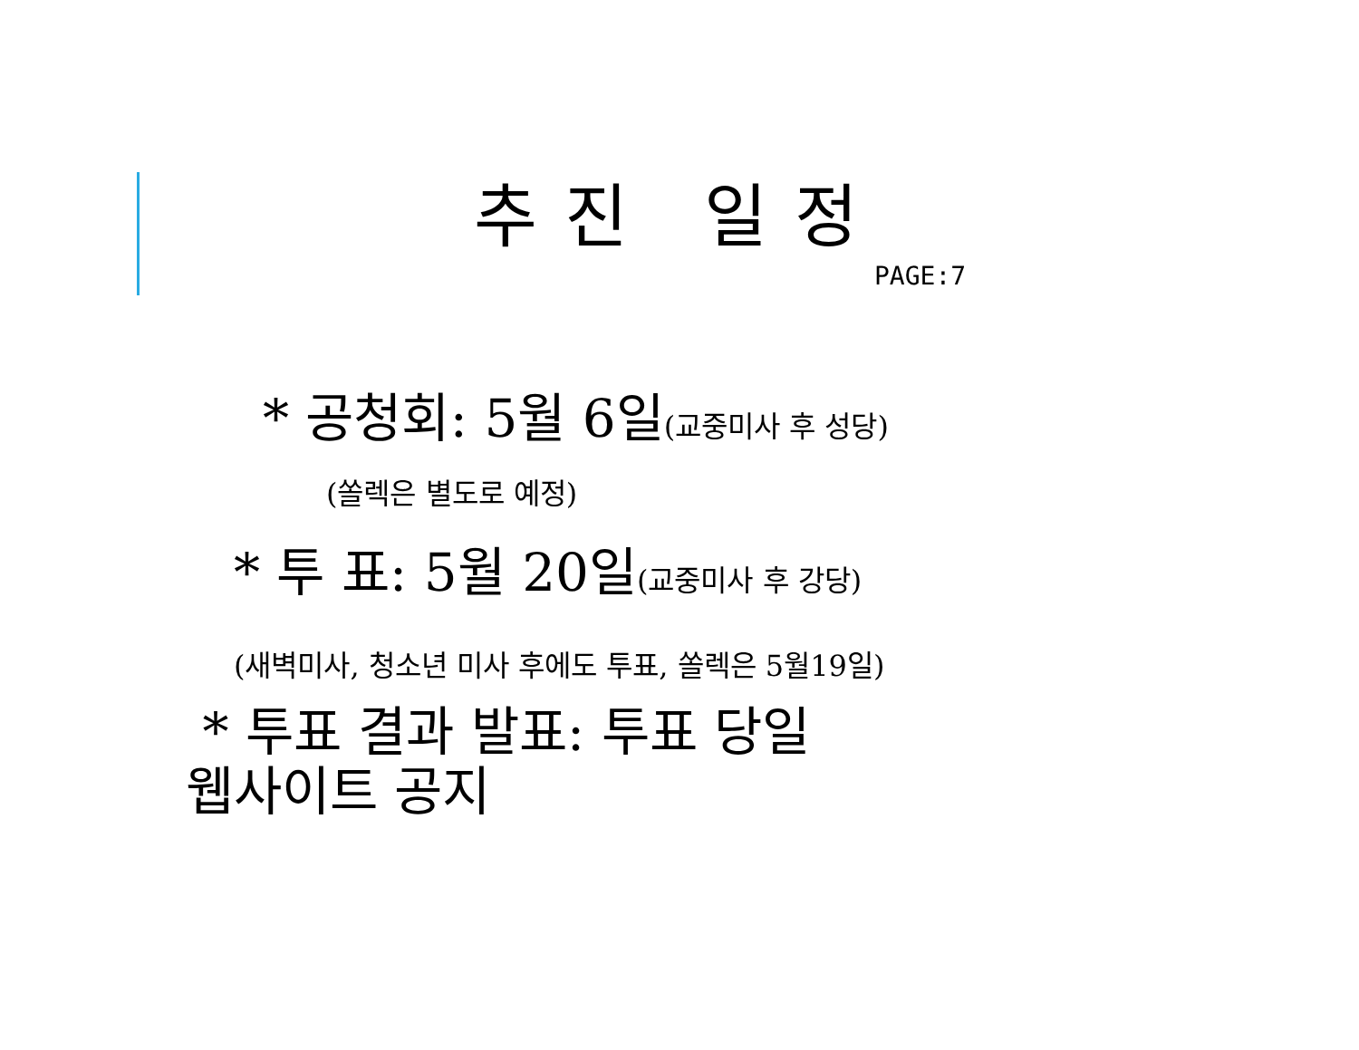추진 일정
PAGE:7
* 공청회: 5월 6일(교중미사 후 성당)
(쏠렉은 별도로 예정)
* 투 표: 5월 20일(교중미사 후 강당)
(새벽미사, 청소년 미사 후에도 투표, 쏠렉은 5월19일)
* 투표 결과 발표: 투표 당일
웹사이트 공지